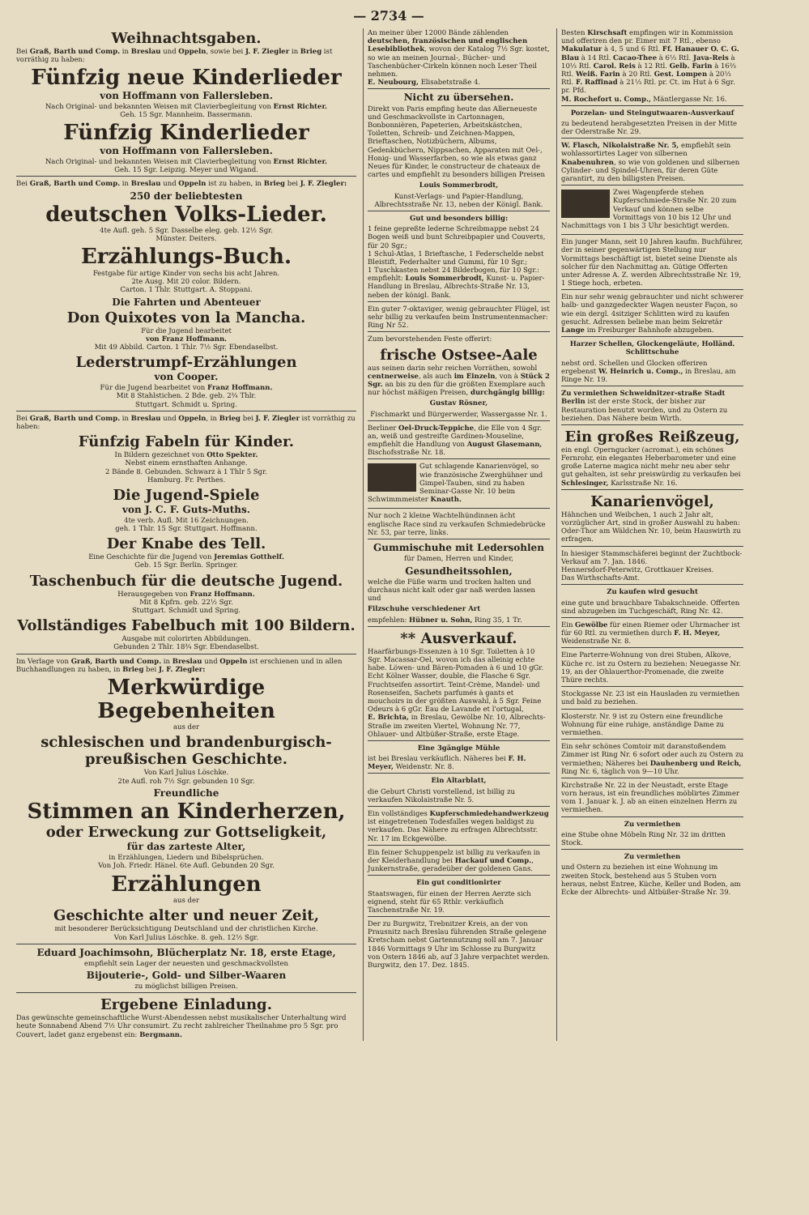— 2734 —
Weihnachtsgaben.
Bei Graß, Barth und Comp. in Breslau und Oppeln, sowie bei J. F. Ziegler in Brieg ist vorräthig zu haben:
Fünfzig neue Kinderlieder
von Hoffmann von Fallersleben.
Nach Original- und bekannten Weisen mit Clavierbegleitung von Ernst Richter.
Geh. 15 Sgr. Mannheim. Bassermann.
Fünfzig Kinderlieder
von Hoffmann von Fallersleben.
Nach Original- und bekannten Weisen mit Clavierbegleitung von Ernst Richter.
Geh. 15 Sgr. Leipzig. Meyer und Wigand.
Bei Graß, Barth und Comp. in Breslau und Oppeln ist zu haben, in Brieg bei J. F. Ziegler:
250 der beliebtesten
deutschen Volks-Lieder.
4te Aufl. geh. 5 Sgr. Dasselbe eleg. geb. 12½ Sgr.
Münster. Deiters.
Erzählungs-Buch.
Festgabe für artige Kinder von sechs bis acht Jahren.
2te Ausg. Mit 20 color. Bildern.
Carton. 1 Thlr. Stuttgart. A. Stoppani.
Die Fahrten und Abenteuer
Don Quixotes von la Mancha.
Für die Jugend bearbeitet
von Franz Hoffmann.
Mit 49 Abbild. Carton. 1 Thlr. 7½ Sgr. Ebendaselbst.
Lederstrumpf-Erzählungen
von Cooper.
Für die Jugend bearbeitet von Franz Hoffmann.
Mit 8 Stahlstichen. 2 Bde. geb. 2¾ Thlr.
Stuttgart. Schmidt u. Spring.
Bei Graß, Barth und Comp. in Breslau und Oppeln, in Brieg bei J. F. Ziegler ist vorräthig zu haben:
Fünfzig Fabeln für Kinder.
In Bildern gezeichnet von Otto Spekter.
Nebst einem ernsthaften Anhange.
2 Bände 8. Gebunden. Schwarz à 1 Thlr 5 Sgr.
Hamburg. Fr. Perthes.
Die Jugend-Spiele
von J. C. F. Guts-Muths.
4te verb. Aufl. Mit 16 Zeichnungen.
geh. 1 Thlr. 15 Sgr. Stuttgart. Hoffmann.
Der Knabe des Tell.
Eine Geschichte für die Jugend von Jeremias Gotthelf.
Geb. 15 Sgr. Berlin. Springer.
Taschenbuch für die deutsche Jugend.
Herausgegeben von Franz Hoffmann.
Mit 8 Kpfrn. geb. 22½ Sgr.
Stuttgart. Schmidt und Spring.
Vollständiges Fabelbuch mit 100 Bildern.
Ausgabe mit colorirten Abbildungen.
Gebunden 2 Thlr. 18¾ Sgr. Ebendaselbst.
Im Verlage von Graß, Barth und Comp. in Breslau und Oppeln ist erschienen und in allen Buchhandlungen zu haben, in Brieg bei J. F. Ziegler:
Merkwürdige Begebenheiten
aus der
schlesischen und brandenburgisch-preußischen Geschichte.
Von Karl Julius Löschke.
2te Aufl. roh 7½ Sgr. gebunden 10 Sgr.
Freundliche
Stimmen an Kinderherzen,
oder Erweckung zur Gottseligkeit,
für das zarteste Alter,
in Erzählungen, Liedern und Bibelsprüchen.
Von Joh. Friedr. Hänel. 6te Aufl. Gebunden 20 Sgr.
Erzählungen
aus der
Geschichte alter und neuer Zeit,
mit besonderer Berücksichtigung Deutschland und der christlichen Kirche.
Von Karl Julius Löschke. 8. geh. 12½ Sgr.
Eduard Joachimsohn, Blücherplatz Nr. 18, erste Etage,
empfiehlt sein Lager der neuesten und geschmackvollsten
Bijouterie-, Gold- und Silber-Waaren
zu möglichst billigen Preisen.
Ergebene Einladung.
Das gewünschte gemeinschaftliche Wurst-Abendessen nebst musikalischer Unterhaltung wird heute Sonnabend Abend 7½ Uhr consumirt. Zu recht zahlreicher Theilnahme pro 5 Sgr. pro Couvert, ladet ganz ergebenst ein: Bergmann.
An meiner über 12000 Bände zählenden deutschen, französischen und englischen Lesebibliothek, wovon der Katalog 7½ Sgr. kostet, so wie an meinen Journal-, Bücher- und Taschenbücher-Cirkeln können noch Leser Theil nehmen.
E. Neubourg, Elisabetstraße 4.
Nicht zu übersehen.
Direkt von Paris empfing heute das Allerneueste und Geschmackvollste in Cartonnagen, Bonbonnièren, Papeterien, Arbeitskästchen, Toiletten, Schreib- und Zeichnen-Mappen, Brieftaschen, Notizbüchern, Albums, Gedenkbüchern, Nippsachen, Apparaten mit Oel-, Honig- und Wasserfarben, so wie als etwas ganz Neues für Kinder, le constructeur de chateaux de cartes und empfiehlt zu besonders billigen Preisen
Louis Sommerbrodt,
Kunst-Verlags- und Papier-Handlung, Albrechtsstraße Nr. 13, neben der Königl. Bank.
Gut und besonders billig:
1 feine gepreßte lederne Schreibmappe nebst 24 Bogen weiß und bunt Schreibpapier und Couverts, für 20 Sgr.;
1 Schul-Atlas, 1 Brieftasche, 1 Federschelde nebst Bleistift, Federhalter und Gummi, für 10 Sgr.;
1 Tuschkasten nebst 24 Bilderbogen, für 10 Sgr.:
empfiehlt: Louis Sommerbrodt, Kunst- u. Papier-Handlung in Breslau, Albrechts-Straße Nr. 13, neben der königl. Bank.
Ein guter 7-oktaviger, wenig gebrauchter Flügel, ist sehr billig zu verkaufen beim Instrumentenmacher: Ring Nr 52.
Zum bevorstehenden Feste offerirt:
frische Ostsee-Aale
aus seinen darin sehr reichen Vorräthen, sowohl centnerweise, als auch im Einzeln, von à Stück 2 Sgr. an bis zu den für die größten Exemplare auch nur höchst mäßigen Preisen, durchgängig billig:
Gustav Rösner,
Fischmarkt und Bürgerwerder, Wassergasse Nr. 1.
Berliner Oel-Druck-Teppiche, die Elle von 4 Sgr. an, weiß und gestreifte Gardinen-Mouseline, empfiehlt die Handlung von August Glasemann, Bischofsstraße Nr. 18.
Gut schlagende Kanarienvögel, so wie französische Zwerghühner und Gimpel-Tauben, sind zu haben Seminar-Gasse Nr. 10 beim Schwimmmeister Knauth.
Nur noch 2 kleine Wachtelhündinnen ächt englische Race sind zu verkaufen Schmiedebrücke Nr. 53, par terre, links.
Gummischuhe mit Ledersohlen
für Damen, Herren und Kinder,
Gesundheitssohlen,
welche die Füße warm und trocken halten und durchaus nicht kalt oder gar naß werden lassen und
Filzschuhe verschiedener Art
empfehlen: Hübner u. Sohn, Ring 35, 1 Tr.
** Ausverkauf.
Haarfärbungs-Essenzen à 10 Sgr. Toiletten à 10 Sgr. Macassar-Oel, wovon ich das alleinig echte habe. Löwen- und Bären-Pomaden à 6 und 10 gGr. Echt Kölner Wasser, double, die Flasche 6 Sgr. Fruchtseifen assortirt. Teint-Crème, Mandel- und Rosenseifen, Sachets parfumés à gants et mouchoirs in der größten Auswahl, à 5 Sgr. Feine Odeurs à 6 gGr. Eau de Lavande et l'ortugal,
E. Brichta, in Breslau, Gewölbe Nr. 10, Albrechts-Straße im zweiten Viertel, Wohnung Nr. 77, Ohlauer- und Altbüßer-Straße, erste Etage.
Eine 3gängige Mühle
ist bei Breslau verkäuflich. Näheres bei F. H. Meyer, Weidenstr. Nr. 8.
Ein Altarblatt,
die Geburt Christi vorstellend, ist billig zu verkaufen Nikolaistraße Nr. 5.
Ein vollständiges Kupferschmiedehandwerkzeug ist eingetretenen Todesfalles wegen baldigst zu verkaufen. Das Nähere zu erfragen Albrechtsstr. Nr. 17 im Eckgewölbe.
Ein feiner Schuppenpelz ist billig zu verkaufen in der Kleiderhandlung bei Hackauf und Comp., Junkernstraße, geradeüber der goldenen Gans.
Ein gut conditionirter
Staatswagen, für einen der Herren Aerzte sich eignend, steht für 65 Rthlr. verkäuflich Taschenstraße Nr. 19.
Der zu Burgwitz, Trebnitzer Kreis, an der von Prausnitz nach Breslau führenden Straße gelegene Kretscham nebst Gartennutzung soll am 7. Januar 1846 Vormittags 9 Uhr im Schlosse zu Burgwitz von Ostern 1846 ab, auf 3 Jahre verpachtet werden.
Burgwitz, den 17. Dez. 1845.
Besten Kirschsaft empfingen wir in Kommission und offeriren den pr. Eimer mit 7 Rtl., ebenso Makulatur à 4, 5 und 6 Rtl. Ff. Hanauer O. C. G. Blau à 14 Rtl. Cacao-Thee à 6⅓ Rtl. Java-Reis à 10⅓ Rtl. Carol. Reis à 12 Rtl. Gelb. Farin à 16⅔ Rtl. Weiß. Farin à 20 Rtl. Gest. Lompen à 20⅓ Rtl. F. Raffinad à 21⅓ Rtl. pr. Ct. im Hut à 6 Sgr. pr. Pfd.
M. Rochefort u. Comp., Mäntlergasse Nr. 16.
Porzelan- und Steingutwaaren-Ausverkauf
zu bedeutend herabgesetzten Preisen in der Mitte der Oderstraße Nr. 29.
W. Flasch, Nikolaistraße Nr. 5, empfiehlt sein wohlassortirtes Lager von silbernen Knabenuhren, so wie von goldenen und silbernen Cylinder- und Spindel-Uhren, für deren Güte garantirt, zu den billigsten Preisen.
Zwei Wagenpferde stehen Kupferschmiede-Straße Nr. 20 zum Verkauf und können selbe Vormittags von 10 bis 12 Uhr und Nachmittags von 1 bis 3 Uhr besichtigt werden.
Ein junger Mann, seit 10 Jahren kaufm. Buchführer, der in seiner gegenwärtigen Stellung nur Vormittags beschäftigt ist, bietet seine Dienste als solcher für den Nachmittag an. Gütige Offerten unter Adresse A. Z. werden Albrechtsstraße Nr. 19, 1 Stiege hoch, erbeten.
Ein nur sehr wenig gebrauchter und nicht schwerer halb- und ganzgedeckter Wagen neuster Façon, so wie ein dergl. 4sitziger Schlitten wird zu kaufen gesucht. Adressen beliebe man beim Sekretär Lange im Freiburger Bahnhofe abzugeben.
Harzer Schellen, Glockengeläute, Holländ. Schlittschuhe
nebst ord. Schellen und Glocken offeriren ergebenst W. Heinrich u. Comp., in Breslau, am Ringe Nr. 19.
Zu vermiethen Schweidnitzer-straße Stadt Berlin ist der erste Stock, der bisher zur Restauration benutzt worden, und zu Ostern zu beziehen. Das Nähere beim Wirth.
Ein großes Reißzeug,
ein engl. Operngucker (acromat.), ein schönes Fernrohr, ein elegantes Heberbarometer und eine große Laterne magica nicht mehr neu aber sehr gut gehalten, ist sehr preiswürdig zu verkaufen bei Schlesinger, Karlsstraße Nr. 16.
Kanarienvögel,
Hähnchen und Weibchen, 1 auch 2 Jahr alt, vorzüglicher Art, sind in großer Auswahl zu haben: Oder-Thor am Wäldchen Nr. 10, beim Hauswirth zu erfragen.
In hiesiger Stammschäferei beginnt der Zuchtbock-Verkauf am 7. Jan. 1846.
Hennersdorf-Peterwitz, Grottkauer Kreises.
Das Wirthschafts-Amt.
Zu kaufen wird gesucht
eine gute und brauchbare Tabakschneide. Offerten sind abzugeben im Tuchgeschäft, Ring Nr. 42.
Ein Gewölbe für einen Riemer oder Uhrmacher ist für 60 Rtl. zu vermiethen durch F. H. Meyer, Weidenstraße Nr. 8.
Eine Parterre-Wohnung von drei Stuben, Alkove, Küche rc. ist zu Ostern zu beziehen: Neuegasse Nr. 19, an der Ohlauerthor-Promenade, die zweite Thüre rechts.
Stockgasse Nr. 23 ist ein Hausladen zu vermiethen und bald zu beziehen.
Klosterstr. Nr. 9 ist zu Ostern eine freundliche Wohnung für eine ruhige, anständige Dame zu vermiethen.
Ein sehr schönes Comtoir mit daranstoßendem Zimmer ist Ring Nr. 6 sofort oder auch zu Ostern zu vermiethen; Näheres bei Dauhenberg und Reich, Ring Nr. 6, täglich von 9—10 Uhr.
Kirchstraße Nr. 22 in der Neustadt, erste Etage vorn heraus, ist ein freundliches möblirtes Zimmer vom 1. Januar k. J. ab an einen einzelnen Herrn zu vermiethen.
Zu vermiethen
eine Stube ohne Möbeln Ring Nr. 32 im dritten Stock.
Zu vermiethen
und Ostern zu beziehen ist eine Wohnung im zweiten Stock, bestehend aus 5 Stuben vorn heraus, nebst Entree, Küche, Keller und Boden, am Ecke der Albrechts- und Altbüßer-Straße Nr. 39.